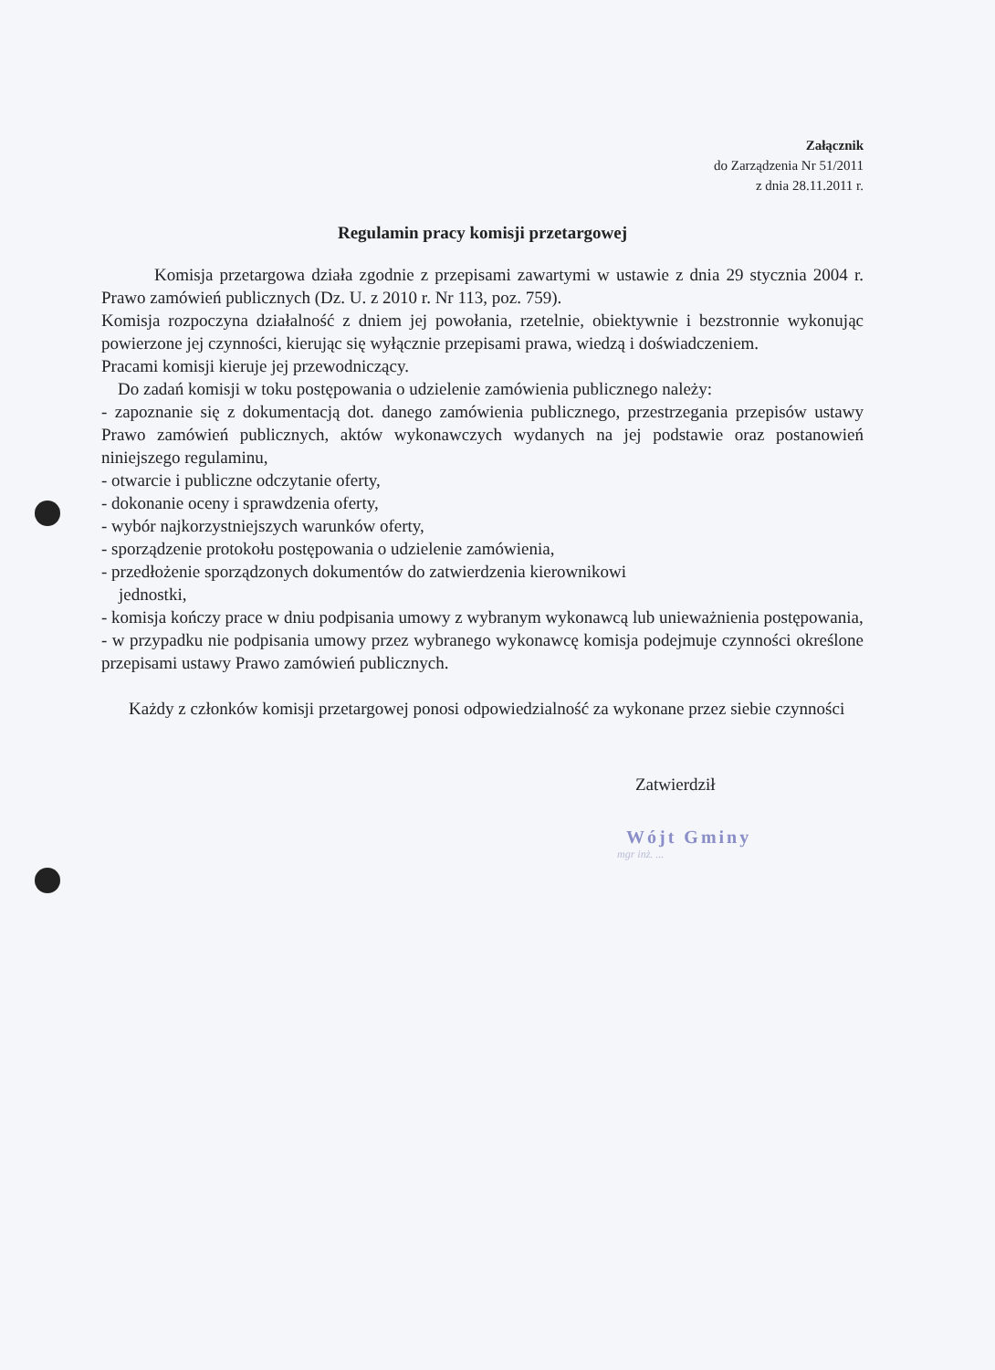Załącznik
do Zarządzenia Nr 51/2011
z dnia 28.11.2011 r.
Regulamin pracy komisji przetargowej
Komisja przetargowa działa zgodnie z przepisami zawartymi w ustawie z dnia 29 stycznia 2004 r. Prawo zamówień publicznych (Dz. U. z 2010 r. Nr 113, poz. 759).
Komisja rozpoczyna działalność z dniem jej powołania, rzetelnie, obiektywnie i bezstronnie wykonując powierzone jej czynności, kierując się wyłącznie przepisami prawa, wiedzą i doświadczeniem.
Pracami komisji kieruje jej przewodniczący.
Do zadań komisji w toku postępowania o udzielenie zamówienia publicznego należy:
- zapoznanie się z dokumentacją dot. danego zamówienia publicznego, przestrzegania przepisów ustawy Prawo zamówień publicznych, aktów wykonawczych wydanych na jej podstawie oraz postanowień niniejszego regulaminu,
- otwarcie i publiczne odczytanie oferty,
- dokonanie oceny i sprawdzenia oferty,
- wybór najkorzystniejszych warunków oferty,
- sporządzenie protokołu postępowania o udzielenie zamówienia,
- przedłożenie sporządzonych dokumentów do zatwierdzenia kierownikowi
jednostki,
- komisja kończy prace w dniu podpisania umowy z wybranym wykonawcą lub unieważnienia postępowania,
- w przypadku nie podpisania umowy przez wybranego wykonawcę komisja podejmuje czynności określone przepisami ustawy Prawo zamówień publicznych.
Każdy z członków komisji przetargowej ponosi odpowiedzialność za wykonane przez siebie czynności
Zatwierdził
Wójt Gminy
mgr inż. ...